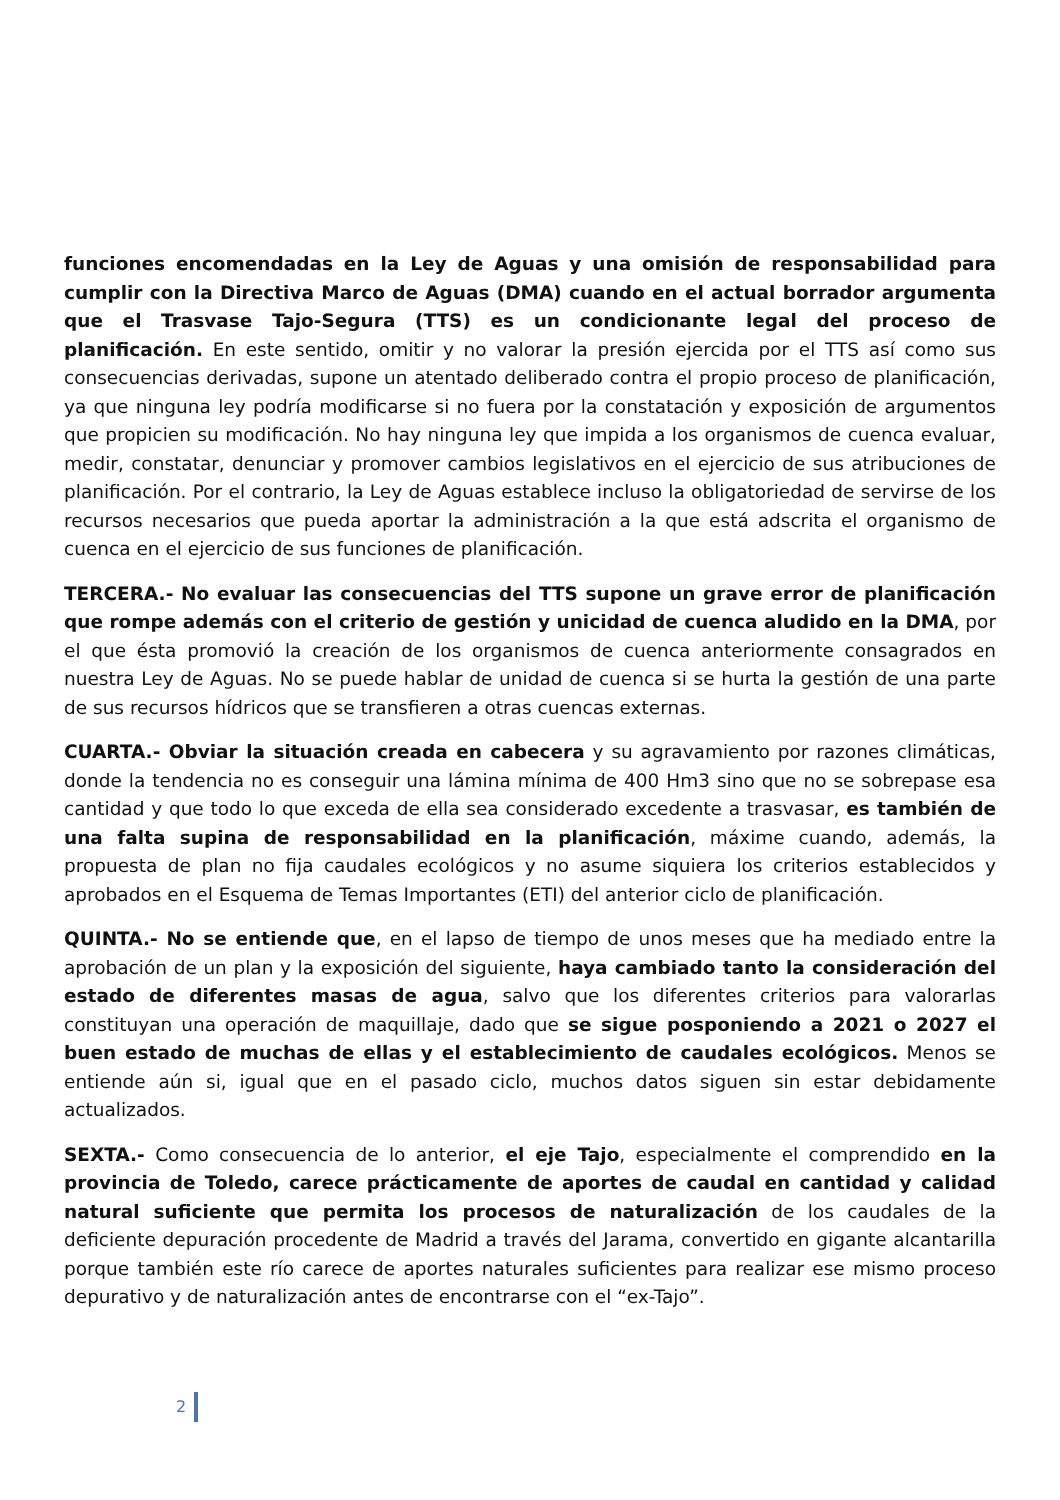funciones encomendadas en la Ley de Aguas y una omisión de responsabilidad para cumplir con la Directiva Marco de Aguas (DMA) cuando en el actual borrador argumenta que el Trasvase Tajo-Segura (TTS) es un condicionante legal del proceso de planificación. En este sentido, omitir y no valorar la presión ejercida por el TTS así como sus consecuencias derivadas, supone un atentado deliberado contra el propio proceso de planificación, ya que ninguna ley podría modificarse si no fuera por la constatación y exposición de argumentos que propicien su modificación. No hay ninguna ley que impida a los organismos de cuenca evaluar, medir, constatar, denunciar y promover cambios legislativos en el ejercicio de sus atribuciones de planificación. Por el contrario, la Ley de Aguas establece incluso la obligatoriedad de servirse de los recursos necesarios que pueda aportar la administración a la que está adscrita el organismo de cuenca en el ejercicio de sus funciones de planificación.
TERCERA.- No evaluar las consecuencias del TTS supone un grave error de planificación que rompe además con el criterio de gestión y unicidad de cuenca aludido en la DMA, por el que ésta promovió la creación de los organismos de cuenca anteriormente consagrados en nuestra Ley de Aguas. No se puede hablar de unidad de cuenca si se hurta la gestión de una parte de sus recursos hídricos que se transfieren a otras cuencas externas.
CUARTA.- Obviar la situación creada en cabecera y su agravamiento por razones climáticas, donde la tendencia no es conseguir una lámina mínima de 400 Hm3 sino que no se sobrepase esa cantidad y que todo lo que exceda de ella sea considerado excedente a trasvasar, es también de una falta supina de responsabilidad en la planificación, máxime cuando, además, la propuesta de plan no fija caudales ecológicos y no asume siquiera los criterios establecidos y aprobados en el Esquema de Temas Importantes (ETI) del anterior ciclo de planificación.
QUINTA.- No se entiende que, en el lapso de tiempo de unos meses que ha mediado entre la aprobación de un plan y la exposición del siguiente, haya cambiado tanto la consideración del estado de diferentes masas de agua, salvo que los diferentes criterios para valorarlas constituyan una operación de maquillaje, dado que se sigue posponiendo a 2021 o 2027 el buen estado de muchas de ellas y el establecimiento de caudales ecológicos. Menos se entiende aún si, igual que en el pasado ciclo, muchos datos siguen sin estar debidamente actualizados.
SEXTA.- Como consecuencia de lo anterior, el eje Tajo, especialmente el comprendido en la provincia de Toledo, carece prácticamente de aportes de caudal en cantidad y calidad natural suficiente que permita los procesos de naturalización de los caudales de la deficiente depuración procedente de Madrid a través del Jarama, convertido en gigante alcantarilla porque también este río carece de aportes naturales suficientes para realizar ese mismo proceso depurativo y de naturalización antes de encontrarse con el “ex-Tajo”.
2